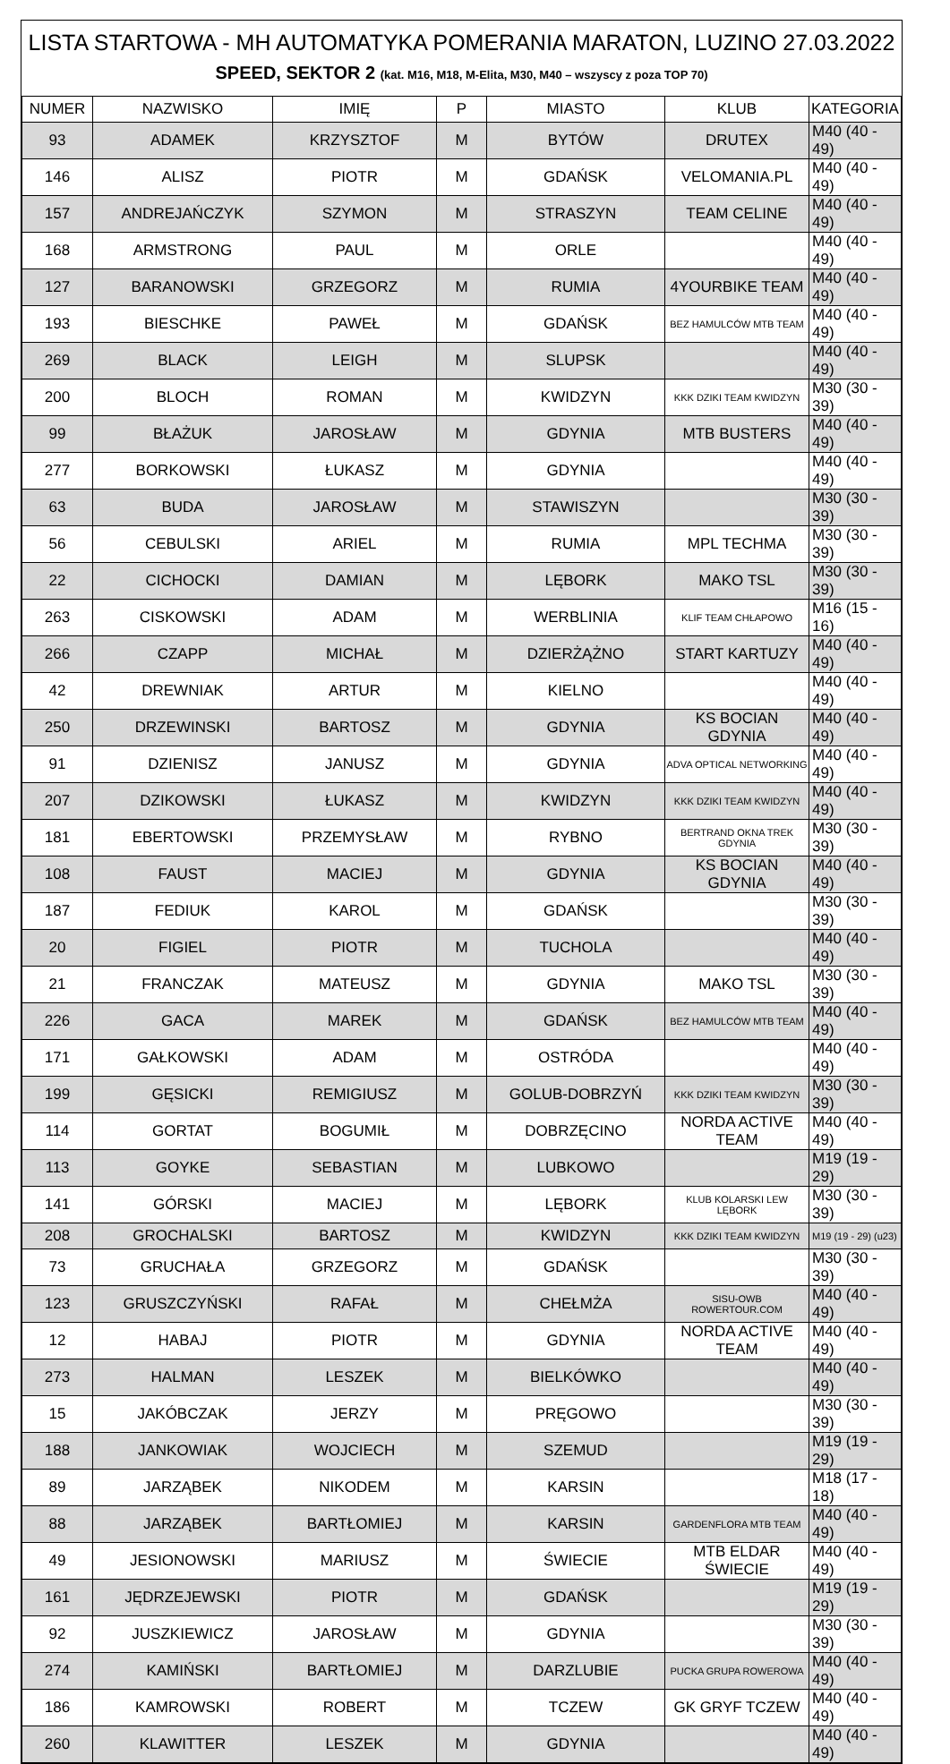LISTA STARTOWA - MH AUTOMATYKA POMERANIA MARATON, LUZINO 27.03.2022
SPEED, SEKTOR 2 (kat. M16, M18, M-Elita, M30, M40 – wszyscy z poza TOP 70)
| NUMER | NAZWISKO | IMIĘ | P | MIASTO | KLUB | KATEGORIA |
| --- | --- | --- | --- | --- | --- | --- |
| 93 | ADAMEK | KRZYSZTOF | M | BYTÓW | DRUTEX | M40 (40 - 49) |
| 146 | ALISZ | PIOTR | M | GDAŃSK | VELOMANIA.PL | M40 (40 - 49) |
| 157 | ANDREJAŃCZYK | SZYMON | M | STRASZYN | TEAM CELINE | M40 (40 - 49) |
| 168 | ARMSTRONG | PAUL | M | ORLE | | M40 (40 - 49) |
| 127 | BARANOWSKI | GRZEGORZ | M | RUMIA | 4YOURBIKE TEAM | M40 (40 - 49) |
| 193 | BIESCHKE | PAWEŁ | M | GDAŃSK | BEZ HAMULCÓW MTB TEAM | M40 (40 - 49) |
| 269 | BLACK | LEIGH | M | SLUPSK | | M40 (40 - 49) |
| 200 | BLOCH | ROMAN | M | KWIDZYN | KKK DZIKI TEAM KWIDZYN | M30 (30 - 39) |
| 99 | BŁAŻUK | JAROSŁAW | M | GDYNIA | MTB BUSTERS | M40 (40 - 49) |
| 277 | BORKOWSKI | ŁUKASZ | M | GDYNIA | | M40 (40 - 49) |
| 63 | BUDA | JAROSŁAW | M | STAWISZYN | | M30 (30 - 39) |
| 56 | CEBULSKI | ARIEL | M | RUMIA | MPL TECHMA | M30 (30 - 39) |
| 22 | CICHOCKI | DAMIAN | M | LĘBORK | MAKO TSL | M30 (30 - 39) |
| 263 | CISKOWSKI | ADAM | M | WERBLINIA | KLIF TEAM CHŁAPOWO | M16 (15 - 16) |
| 266 | CZAPP | MICHAŁ | M | DZIERŻĄŻNO | START KARTUZY | M40 (40 - 49) |
| 42 | DREWNIAK | ARTUR | M | KIELNO | | M40 (40 - 49) |
| 250 | DRZEWINSKI | BARTOSZ | M | GDYNIA | KS BOCIAN GDYNIA | M40 (40 - 49) |
| 91 | DZIENISZ | JANUSZ | M | GDYNIA | ADVA OPTICAL NETWORKING | M40 (40 - 49) |
| 207 | DZIKOWSKI | ŁUKASZ | M | KWIDZYN | KKK DZIKI TEAM KWIDZYN | M40 (40 - 49) |
| 181 | EBERTOWSKI | PRZEMYSŁAW | M | RYBNO | BERTRAND OKNA TREK GDYNIA | M30 (30 - 39) |
| 108 | FAUST | MACIEJ | M | GDYNIA | KS BOCIAN GDYNIA | M40 (40 - 49) |
| 187 | FEDIUK | KAROL | M | GDAŃSK | | M30 (30 - 39) |
| 20 | FIGIEL | PIOTR | M | TUCHOLA | | M40 (40 - 49) |
| 21 | FRANCZAK | MATEUSZ | M | GDYNIA | MAKO TSL | M30 (30 - 39) |
| 226 | GACA | MAREK | M | GDAŃSK | BEZ HAMULCÓW MTB TEAM | M40 (40 - 49) |
| 171 | GAŁKOWSKI | ADAM | M | OSTRÓDA | | M40 (40 - 49) |
| 199 | GĘSICKI | REMIGIUSZ | M | GOLUB-DOBRZYŃ | KKK DZIKI TEAM KWIDZYN | M30 (30 - 39) |
| 114 | GORTAT | BOGUMIŁ | M | DOBRZĘCINO | NORDA ACTIVE TEAM | M40 (40 - 49) |
| 113 | GOYKE | SEBASTIAN | M | LUBKOWO | | M19 (19 - 29) |
| 141 | GÓRSKI | MACIEJ | M | LĘBORK | KLUB KOLARSKI LEW LĘBORK | M30 (30 - 39) |
| 208 | GROCHALSKI | BARTOSZ | M | KWIDZYN | KKK DZIKI TEAM KWIDZYN | M19 (19 - 29) (u23) |
| 73 | GRUCHAŁA | GRZEGORZ | M | GDAŃSK | | M30 (30 - 39) |
| 123 | GRUSZCZYŃSKI | RAFAŁ | M | CHEŁMŻA | SISU-OWB ROWERTOUR.COM | M40 (40 - 49) |
| 12 | HABAJ | PIOTR | M | GDYNIA | NORDA ACTIVE TEAM | M40 (40 - 49) |
| 273 | HALMAN | LESZEK | M | BIELKÓWKO | | M40 (40 - 49) |
| 15 | JAKÓBCZAK | JERZY | M | PRĘGOWO | | M30 (30 - 39) |
| 188 | JANKOWIAK | WOJCIECH | M | SZEMUD | | M19 (19 - 29) |
| 89 | JARZĄBEK | NIKODEM | M | KARSIN | | M18 (17 - 18) |
| 88 | JARZĄBEK | BARTŁOMIEJ | M | KARSIN | GARDENFLORA MTB TEAM | M40 (40 - 49) |
| 49 | JESIONOWSKI | MARIUSZ | M | ŚWIECIE | MTB ELDAR ŚWIECIE | M40 (40 - 49) |
| 161 | JĘDRZEJEWSKI | PIOTR | M | GDAŃSK | | M19 (19 - 29) |
| 92 | JUSZKIEWICZ | JAROSŁAW | M | GDYNIA | | M30 (30 - 39) |
| 274 | KAMIŃSKI | BARTŁOMIEJ | M | DARZLUBIE | PUCKA GRUPA ROWEROWA | M40 (40 - 49) |
| 186 | KAMROWSKI | ROBERT | M | TCZEW | GK GRYF TCZEW | M40 (40 - 49) |
| 260 | KLAWITTER | LESZEK | M | GDYNIA | | M40 (40 - 49) |